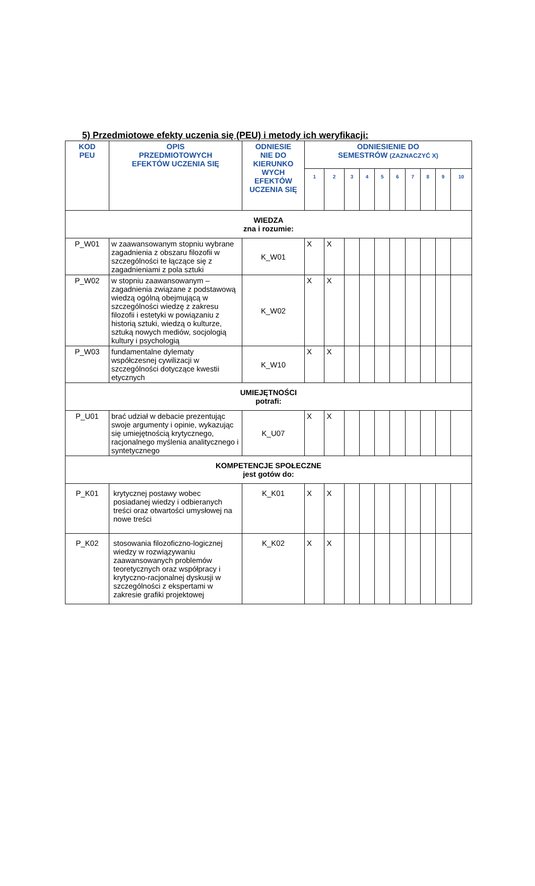5) Przedmiotowe efekty uczenia się (PEU) i metody ich weryfikacji:
| KOD PEU | OPIS PRZEDMIOTOWYCH EFEKTÓW UCZENIA SIĘ | ODNIESIE NIE DO KIERUNKO WYCH EFEKTÓW UCZENIA SIĘ | ODNIESIENIE DO SEMESTRÓW (ZAZNACZYĆ X) | | | | | | | | | |
| --- | --- | --- | --- | --- | --- | --- | --- | --- | --- | --- | --- | --- |
| | | | 1 | 2 | 3 | 4 | 5 | 6 | 7 | 8 | 9 | 10 |
| WIEDZA zna i rozumie: | | | | | | | | | | | | |
| P_W01 | w zaawansowanym stopniu wybrane zagadnienia z obszaru filozofii w szczególności te łączące się z zagadnieniami z pola sztuki | K_W01 | X | X | | | | | | | | |
| P_W02 | w stopniu zaawansowanym – zagadnienia związane z podstawową wiedzą ogólną obejmującą w szczególności wiedzę z zakresu filozofii i estetyki w powiązaniu z historią sztuki, wiedzą o kulturze, sztuką nowych mediów, socjologią kultury i psychologią | K_W02 | X | X | | | | | | | | |
| P_W03 | fundamentalne dylematy współczesnej cywilizacji w szczególności dotyczące kwestii etycznych | K_W10 | X | X | | | | | | | | |
| UMIEJĘTNOŚCI potrafi: | | | | | | | | | | | | |
| P_U01 | brać udział w debacie prezentując swoje argumenty i opinie, wykazując się umiejętnością krytycznego, racjonalnego myślenia analitycznego i syntetycznego | K_U07 | X | X | | | | | | | | |
| KOMPETENCJE SPOŁECZNE jest gotów do: | | | | | | | | | | | | |
| P_K01 | krytycznej postawy wobec posiadanej wiedzy i odbieranych treści oraz otwartości umysłowej na nowe treści | K_K01 | X | X | | | | | | | | |
| P_K02 | stosowania filozoficzno-logicznej wiedzy w rozwiązywaniu zaawansowanych problemów teoretycznych oraz współpracy i krytyczno-racjonalnej dyskusji w szczególności z ekspertami w zakresie grafiki projektowej | K_K02 | X | X | | | | | | | | |